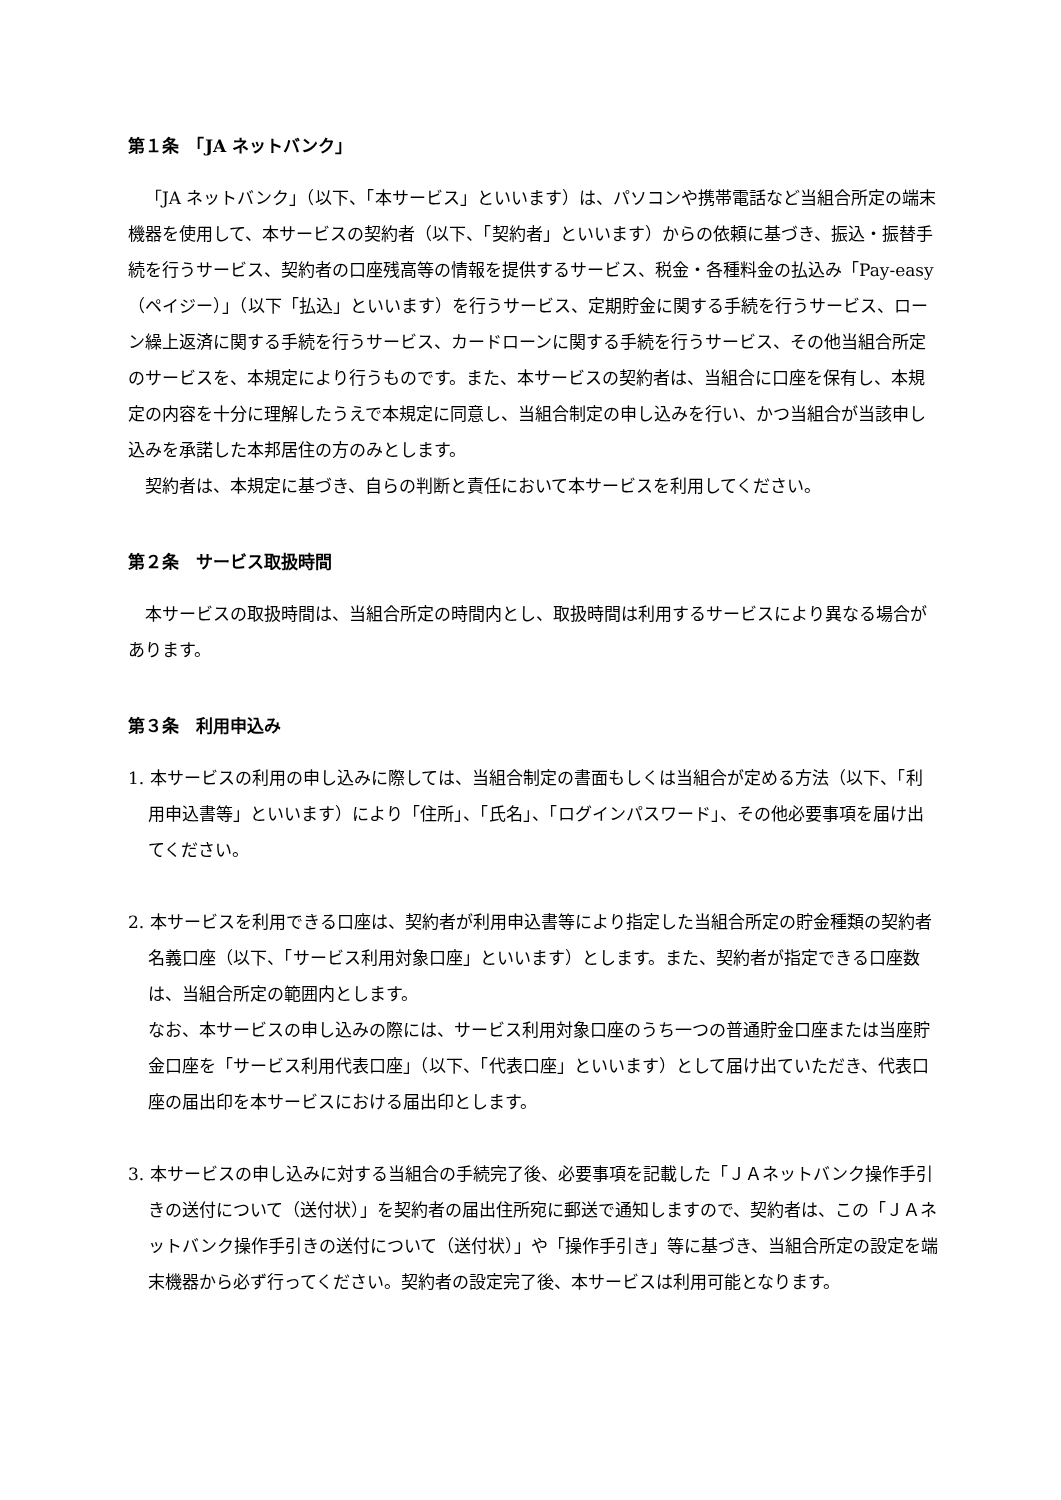第１条　「JA ネットバンク」
「JA ネットバンク」（以下、「本サービス」といいます）は、パソコンや携帯電話など当組合所定の端末機器を使用して、本サービスの契約者（以下、「契約者」といいます）からの依頼に基づき、振込・振替手続を行うサービス、契約者の口座残高等の情報を提供するサービス、税金・各種料金の払込み「Pay-easy（ペイジー）」（以下「払込」といいます）を行うサービス、定期貯金に関する手続を行うサービス、ローン繰上返済に関する手続を行うサービス、カードローンに関する手続を行うサービス、その他当組合所定のサービスを、本規定により行うものです。また、本サービスの契約者は、当組合に口座を保有し、本規定の内容を十分に理解したうえで本規定に同意し、当組合制定の申し込みを行い、かつ当組合が当該申し込みを承諾した本邦居住の方のみとします。
契約者は、本規定に基づき、自らの判断と責任において本サービスを利用してください。
第２条　サービス取扱時間
本サービスの取扱時間は、当組合所定の時間内とし、取扱時間は利用するサービスにより異なる場合があります。
第３条　利用申込み
1. 本サービスの利用の申し込みに際しては、当組合制定の書面もしくは当組合が定める方法（以下、「利用申込書等」といいます）により「住所」、「氏名」、「ログインパスワード」、その他必要事項を届け出てください。
2. 本サービスを利用できる口座は、契約者が利用申込書等により指定した当組合所定の貯金種類の契約者名義口座（以下、「サービス利用対象口座」といいます）とします。また、契約者が指定できる口座数は、当組合所定の範囲内とします。
なお、本サービスの申し込みの際には、サービス利用対象口座のうち一つの普通貯金口座または当座貯金口座を「サービス利用代表口座」（以下、「代表口座」といいます）として届け出ていただき、代表口座の届出印を本サービスにおける届出印とします。
3. 本サービスの申し込みに対する当組合の手続完了後、必要事項を記載した「ＪＡネットバンク操作手引きの送付について（送付状）」を契約者の届出住所宛に郵送で通知しますので、契約者は、この「ＪＡネットバンク操作手引きの送付について（送付状）」や「操作手引き」等に基づき、当組合所定の設定を端末機器から必ず行ってください。契約者の設定完了後、本サービスは利用可能となります。